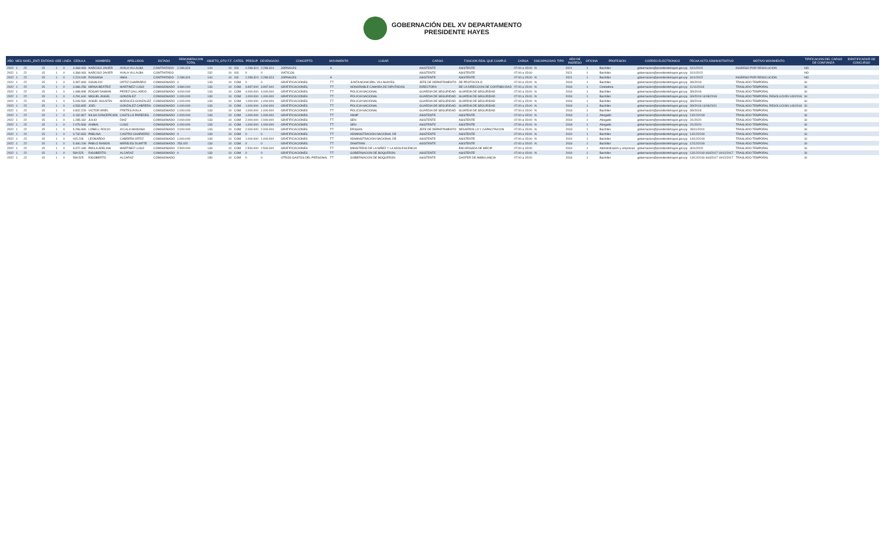GOBERNACIÓN DEL XV DEPARTAMENTO
PRESIDENTE HAYES
| AÑO | MES | NIVEL_ENTI | ENTIDAD | OEE | LINEA | CEDULA | NOMBRES | APELLIDOS | ESTADO | REMUNERACION TOTAL | OBJETO_GTO | F.F. | CATEG | PRESUP | DEVENGADO | CONCEPTO | MOVIMIENTO | LUGAR | CARGO | FUNCION REAL QUE CUMPLE | CARGA | DISCAPACIDAD | TIPO | AÑO DE INGRESO | OFICINA | PROFESION | CORREO ELECTRONICO | FECHA ACTO ADMINISTRATIVO | MOTIVO MOVIMIENTO | TIPIFICACION DEL CARGO DE CONFIANZA | IDENTIFICADOR DE CONCURSO |
| --- | --- | --- | --- | --- | --- | --- | --- | --- | --- | --- | --- | --- | --- | --- | --- | --- | --- | --- | --- | --- | --- | --- | --- | --- | --- | --- | --- | --- | --- | --- | --- |
| 2022 | 1 | 22 | 15 | 1 | 0 | 4.368.083 | NARCISO JAVIER | AYALA VILLALBA | CONTRATADO | 2.289.324 | 144 | 10 | XI3 | 2.289.324 | 2.289.324 | JORNALES | A | | ASISTENTE | ASISTENTE | 07:00 a 15:00 | N | | 2021 | 1 | Bachiller | gobernacion@presidentehayes.gov.py | 31/1/2022 | INGRESO POR RESOLUCION | NO | |
| 2022 | 1 | 22 | 15 | 1 | 0 | 4.368.083 | NARCISO JAVIER | AYALA VILLALBA | CONTRATADO | | 232 | 10 | XI3 | 0 | 0 | VIATICOS | | | ASISTENTE | ASISTENTE | 07:00 a 15:00 | | | 2021 | 1 | Bachiller | gobernacion@presidentehayes.gov.py | 31/1/2022 | | NO | |
| 2022 | 1 | 22 | 15 | 1 | 0 | 2.224.045 | ROSSANA | IMAS | CONTRATADO | 2.289.324 | 144 | 10 | XI3 | 2.289.324 | 2.289.324 | JORNALES | A | | ASISTENTE | ASISTENTE | 07:00 a 15:00 | N | | 2021 | 1 | Bachiller | gobernacion@presidentehayes.gov.py | 31/1/2022 | INGRESO POR RESOLUCION | NO | |
| 2022 | 1 | 22 | 15 | 1 | 0 | 3.397.699 | OSVALDO | ORTIZ CHAPARRO | COMISIONADO | 0 | 133 | 10 | COM | 0 | 0 | GRATIFICACIONES | TT | JUNTA MUNICIPAL VILLAHAYES | JEFE DE DEPARTAMENTO | DE PROTOCOLO | 07:00 a 15:00 | N | | 2018 | 1 | Bachiller | gobernacion@presidentehayes.gov.py | 3/9/2018 | TRASLADO TEMPORAL | SI | |
| 2022 | 1 | 22 | 15 | 1 | 0 | 3.986.258 | MIRNA BEATRIZ | MARTINEZ LUGO | COMISIONADO | 4.980.040 | 133 | 10 | COM | 3.997.000 | 3.997.000 | GRATIFICACIONES | TT | HONORABLE CAMARA DE DIPUTADOS | DIRECTORA | DE LA DIRECCION DE CONTABILIDAD | 07:00 a 15:00 | N | | 2018 | 1 | Contadora | gobernacion@presidentehayes.gov.py | 11/11/2019 | TRASLADO TEMPORAL | SI | |
| 2022 | 1 | 22 | 15 | 1 | 0 | 1.698.998 | EDGAR DAMIAN | PEREZ GALLARDO | COMISIONADO | 4.000.000 | 133 | 10 | COM | 4.000.000 | 4.000.000 | GRATIFICACIONES | TT | POLICIA NACIONAL | GUARDIA DE SEGURIDAD | GUARDIA DE SEGURIDAD | 07:00 a 15:00 | N | | 2018 | 1 | Bachiller | gobernacion@presidentehayes.gov.py | 3/9/2018 | TRASLADO TEMPORAL | SI | |
| 2022 | 1 | 22 | 15 | 1 | 0 | 4.291.640 | MIGUEL ANGEL | GONZALEZ | COMISIONADO | 1.000.000 | 133 | 10 | COM | 1.000.000 | 1.000.000 | GRATIFICACIONES | TT | POLICIA NACIONAL | GUARDIA DE SEGURIDAD | GUARDIA DE SEGURIDAD | 07:00 a 15:00 | N | | 2018 | 1 | Bachiller | gobernacion@presidentehayes.gov.py | 3/9/2018 14/08/2018 | TRASLADO TEMPORAL RESOLUCION 149/2018 | SI | |
| 2022 | 1 | 22 | 15 | 1 | 0 | 5.009.530 | ANGEL AGUSTIN | MORALES GONZALEZ | COMISIONADO | 1.000.000 | 133 | 10 | COM | 1.000.000 | 1.000.000 | GRATIFICACIONES | TT | POLICIA NACIONAL | GUARDIA DE SEGURIDAD | GUARDIA DE SEGURIDAD | 07:00 a 15:00 | N | | 2018 | 1 | Bachiller | gobernacion@presidentehayes.gov.py | 3/9/2018 | TRASLADO TEMPORAL | SI | |
| 2022 | 1 | 22 | 15 | 1 | 0 | 4.533.835 | JOEL | GONZALEZ CABRERA | COMISIONADO | 1.000.000 | 133 | 10 | COM | 1.000.000 | 1.000.000 | GRATIFICACIONES | TT | POLICIA NACIONAL | GUARDIA DE SEGURIDAD | GUARDIA DE SEGURIDAD | 07:00 a 15:00 | N | | 2018 | 1 | Bachiller | gobernacion@presidentehayes.gov.py | 3/9/2018 14/08/2021 | TRASLADO TEMPORAL RESOLUCION 149/2018 | SI | |
| 2022 | 1 | 22 | 15 | 1 | 0 | 4.842.229 | VICTOR ARIEL | FRETES AYALA | COMISIONADO | 1.000.000 | 133 | 10 | COM | 1.000.000 | 1.000.000 | GRATIFICACIONES | TT | POLICIA NACIONAL | GUARDIA DE SEGURIDAD | GUARDIA DE SEGURIDAD | 07:00 a 15:00 | N | | 2018 | 1 | Bachiller | gobernacion@presidentehayes.gov.py | 3/9/2018 | TRASLADO TEMPORAL | SI | |
| 2022 | 1 | 22 | 15 | 1 | 0 | 4.132.867 | NILSA CONCEPCION | CASTILLO PAREDES | COMISIONADO | 1.000.000 | 133 | 10 | COM | 1.000.000 | 1.000.000 | GRATIFICACIONES | TT | ANNP | ASISTENTE | ASISTENTE | 07:00 a 15:00 | N | | 2018 | 1 | Abogado | gobernacion@presidentehayes.gov.py | 13/12/2019 | TRASLADO TEMPORAL | SI | |
| 2022 | 1 | 22 | 15 | 1 | 0 | 1.285.182 | JULIO | DIAZ | COMISIONADO | 2.000.000 | 133 | 10 | COM | 2.000.000 | 2.000.000 | GRATIFICACIONES | TT | SEN | ASISTENTE | ASISTENTE | 07:00 a 15:00 | N | | 2018 | 1 | Abogado | gobernacion@presidentehayes.gov.py | 2/1/2020 | TRASLADO TEMPORAL | SI | |
| 2022 | 1 | 22 | 15 | 1 | 0 | 2.076.568 | ANIBAL | LUGO | COMISIONADO | 1.000.000 | 133 | 10 | COM | 1.000.000 | 1.000.000 | GRATIFICACIONES | TT | SEN | ASISTENTE | ASISTENTE | 07:00 a 15:00 | N | | 2018 | 1 | Abogado | gobernacion@presidentehayes.gov.py | 2/1/2020 | TRASLADO TEMPORAL | SI | |
| 2022 | 1 | 22 | 15 | 1 | 0 | 5.256.999 | LIZBELL ROCIO | AYLALA MAIDANA | COMISIONADO | 2.000.000 | 133 | 10 | COM | 2.000.000 | 2.000.000 | GRATIFICACIONES | TT | ERSSAN | JEFE DE DEPARTAMENTO | DESARROLLO Y CAPACITACION | 07:00 a 15:00 | N | | 2018 | 1 | Bachiller | gobernacion@presidentehayes.gov.py | 28/11/2019 | TRASLADO TEMPORAL | SI | |
| 2022 | 1 | 22 | 15 | 1 | 0 | 3.732.833 | PABLINA | CASTRO CHAPARRO | COMISIONADO | 0 | 133 | 10 | COM | 0 | 0 | GRATIFICACIONES | TT | ADMINISTRACION NACIONAL DE | ASISTENTE | ASISTENTE | 07:00 a 15:00 | N | | 2019 | 1 | Bachiller | gobernacion@presidentehayes.gov.py | 13/12/2019 | TRASLADO TEMPORAL | SI | |
| 2022 | 1 | 22 | 15 | 1 | 0 | 415.228 | LEONARDO | CABRERA ORTIZ | COMISIONADO | 1.000.000 | 133 | 10 | COM | 1.000.000 | 1.000.000 | GRATIFICACIONES | TT | ADMINISTRACION NACIONAL DE | ASISTENTE | ASISTENTE | 07:00 a 15:00 | N | | 2019 | 1 | Bachiller | gobernacion@presidentehayes.gov.py | 13/12/2019 | TRASLADO TEMPORAL | SI | |
| 2022 | 1 | 22 | 15 | 1 | 0 | 5.460.249 | PABLO RAMON | MERELES DUARTE | COMISIONADO | 253.020 | 133 | 10 | COM | 0 | 0 | GRATIFICACIONES | TT | DINATRAN | ASISTENTE | ASISTENTE | 07:00 a 15:00 | N | | 2018 | 1 | Bachiller | gobernacion@presidentehayes.gov.py | 12/12/2019 | TRASLADO TEMPORAL | SI | |
| 2022 | 1 | 22 | 15 | 1 | 0 | 3.672.189 | PADLA ADELINA | MARTINEZ LUGO | COMISIONADO | 2.500.000 | 133 | 10 | COM | 2.500.000 | 2.500.000 | GRATIFICACIONES | TT | MINISTERIO DE LA NIÑEZ Y LA ADOLESCENCIA | | ENCARGADA DE MECIP | 07:00 a 15:00 | | | 2019 | 1 | Administracion y empresas | gobernacion@presidentehayes.gov.py | 30/1/2020 | TRASLADO TEMPORAL | SI | |
| 2022 | 1 | 22 | 15 | 1 | 0 | 599.525 | RIGOBERTO | ALCARAZ | COMISIONADO | 0 | 133 | 10 | COM | 0 | 0 | GRATIFICACIONES | TT | GOBERNACION DE BOQUERON | ASISTENTE | ASISTENTE | 07:00 a 15:00 | N | | 2018 | 1 | Bachiller | gobernacion@presidentehayes.gov.py | 13/12/2019 464/2017 19/12/2017 | TRASLADO TEMPORAL | SI | |
| 2022 | 1 | 22 | 15 | 1 | 0 | 599.525 | RIGOBERTO | ALCARAZ | COMISIONADO | | 199 | 10 | COM | 0 | 0 | OTROS GASTOS DEL PERSONAL | TT | GOBERNACION DE BOQUERON | ASISTENTE | CHOFER DE AMBULANCIA | 07:00 a 15:00 | | | 2018 | 1 | Bachiller | gobernacion@presidentehayes.gov.py | 13/12/2019 464/2017 19/12/2017 | TRASLADO TEMPORAL | SI | |